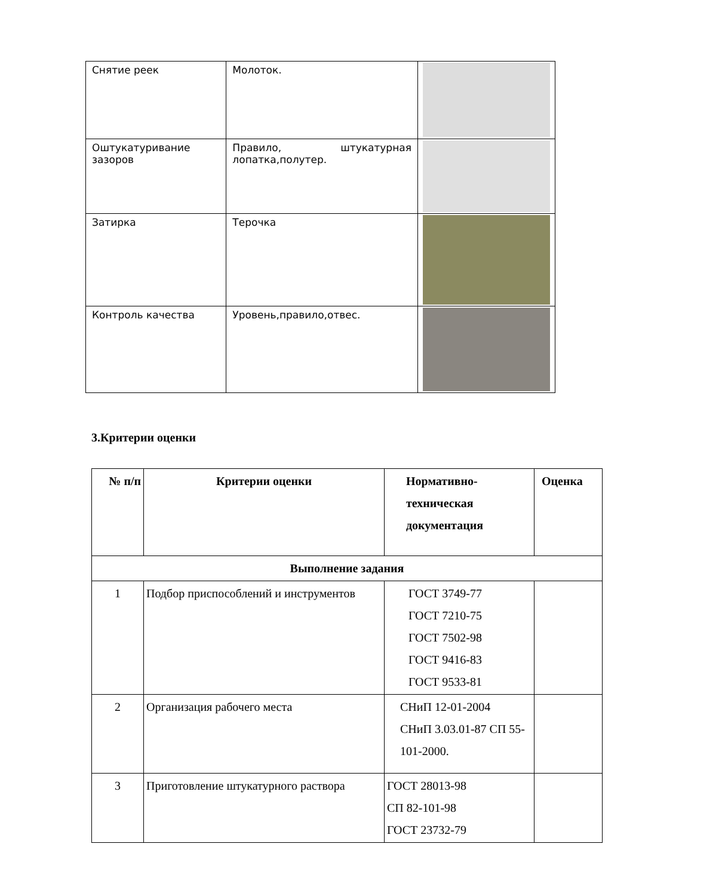| Снятие реек | Молоток. | |
| Оштукатуривание зазоров | Правило, штукатурная лопатка,полутер. | |
| Затирка | Терочка | |
| Контроль качества | Уровень,правило,отвес. | |
3.Критерии оценки
| № п/п | Критерии оценки | Нормативно-техническая документация | Оценка |
| --- | --- | --- | --- |
| Выполнение задания | | | |
| 1 | Подбор приспособлений и инструментов | ГОСТ 3749-77 ГОСТ 7210-75 ГОСТ 7502-98 ГОСТ 9416-83 ГОСТ 9533-81 | |
| 2 | Организация рабочего места | СНиП 12-01-2004 СНиП 3.03.01-87 СП 55-101-2000. | |
| 3 | Приготовление штукатурного раствора | ГОСТ 28013-98 СП 82-101-98 ГОСТ 23732-79 | |